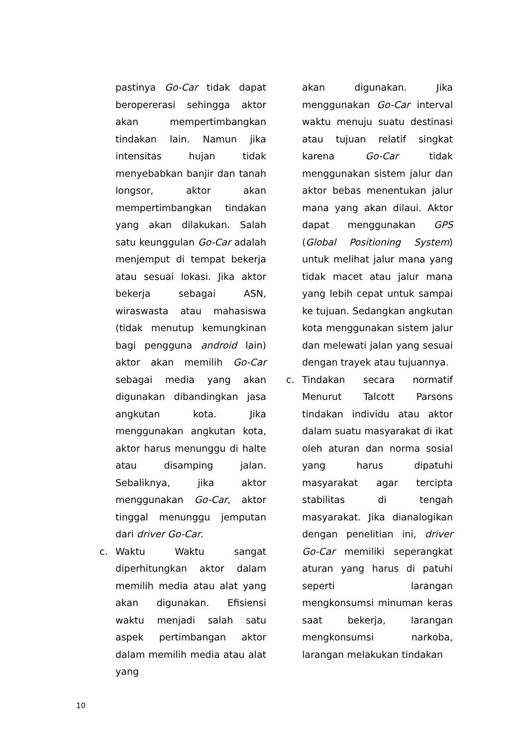pastinya Go-Car tidak dapat beropererasi sehingga aktor akan mempertimbangkan tindakan lain. Namun jika intensitas hujan tidak menyebabkan banjir dan tanah longsor, aktor akan mempertimbangkan tindakan yang akan dilakukan. Salah satu keunggulan Go-Car adalah menjemput di tempat bekerja atau sesuai lokasi. Jika aktor bekerja sebagai ASN, wiraswasta atau mahasiswa (tidak menutup kemungkinan bagi pengguna android lain) aktor akan memilih Go-Car sebagai media yang akan digunakan dibandingkan jasa angkutan kota. Jika menggunakan angkutan kota, aktor harus menunggu di halte atau disamping jalan. Sebaliknya, jika aktor menggunakan Go-Car, aktor tinggal menunggu jemputan dari driver Go-Car.
c. Waktu Waktu sangat diperhitungkan aktor dalam memilih media atau alat yang akan digunakan. Efisiensi waktu menjadi salah satu aspek pertimbangan aktor dalam memilih media atau alat yang
akan digunakan. Jika menggunakan Go-Car interval waktu menuju suatu destinasi atau tujuan relatif singkat karena Go-Car tidak menggunakan sistem jalur dan aktor bebas menentukan jalur mana yang akan dilaui. Aktor dapat menggunakan GPS (Global Positioning System) untuk melihat jalur mana yang tidak macet atau jalur mana yang lebih cepat untuk sampai ke tujuan. Sedangkan angkutan kota menggunakan sistem jalur dan melewati jalan yang sesuai dengan trayek atau tujuannya.
c. Tindakan secara normatif Menurut Talcott Parsons tindakan individu atau aktor dalam suatu masyarakat di ikat oleh aturan dan norma sosial yang harus dipatuhi masyarakat agar tercipta stabilitas di tengah masyarakat. Jika dianalogikan dengan penelitian ini, driver Go-Car memiliki seperangkat aturan yang harus di patuhi seperti larangan mengkonsumsi minuman keras saat bekerja, larangan mengkonsumsi narkoba, larangan melakukan tindakan
10